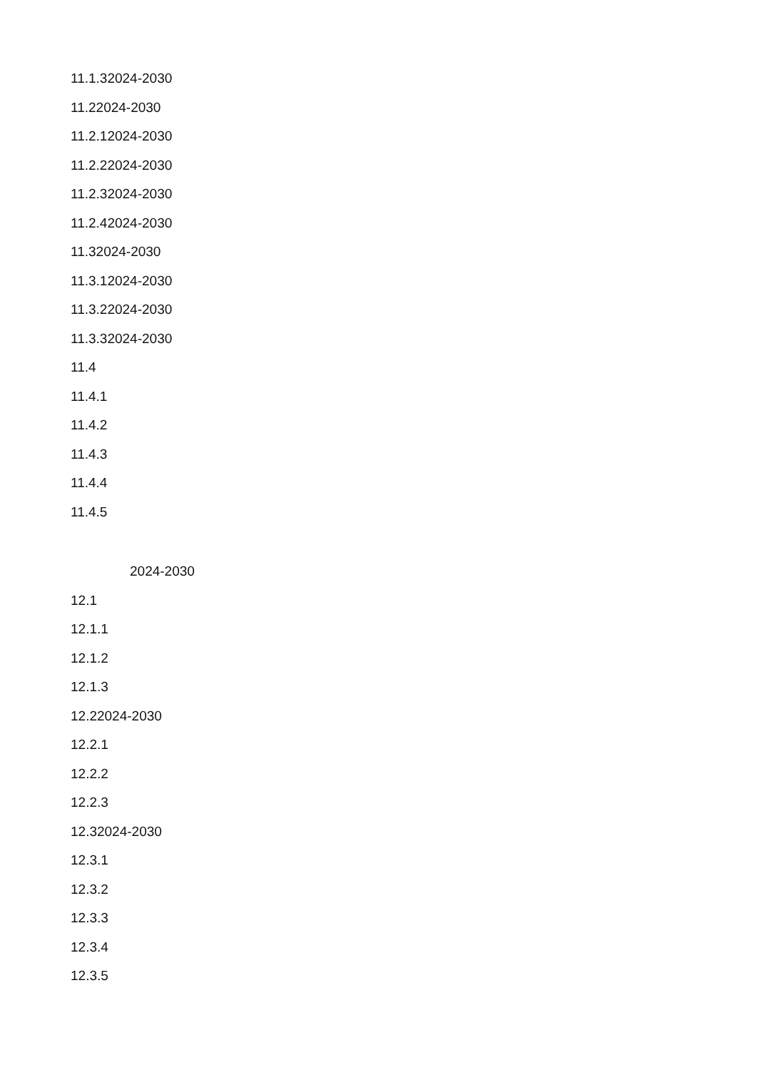11.1.32024-2030
11.22024-2030
11.2.12024-2030
11.2.22024-2030
11.2.32024-2030
11.2.42024-2030
11.32024-2030
11.3.12024-2030
11.3.22024-2030
11.3.32024-2030
11.4
11.4.1
11.4.2
11.4.3
11.4.4
11.4.5
2024-2030
12.1
12.1.1
12.1.2
12.1.3
12.22024-2030
12.2.1
12.2.2
12.2.3
12.32024-2030
12.3.1
12.3.2
12.3.3
12.3.4
12.3.5